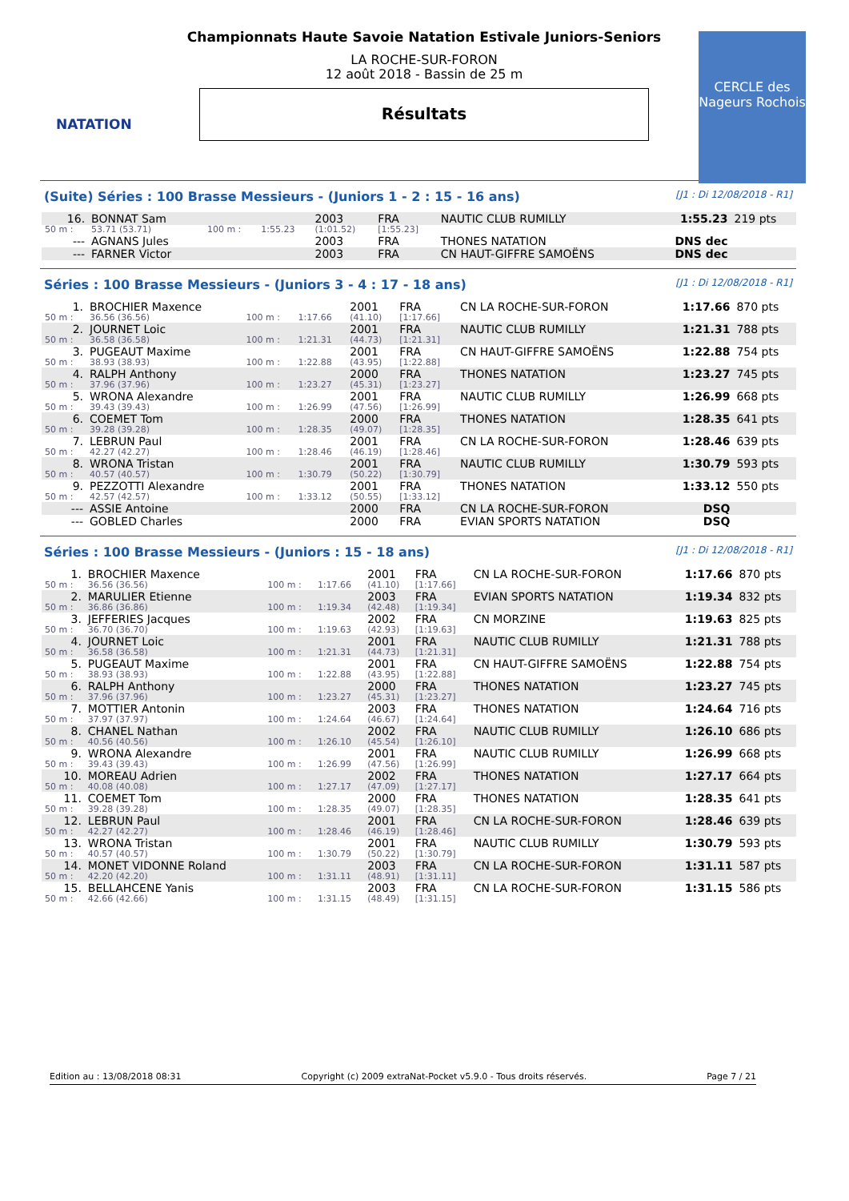NATATION
Championnats Haute Savoie Natation Estivale Juniors-Seniors
LA ROCHE-SUR-FORON
12 août 2018 - Bassin de 25 m
Résultats
CERCLE des Nageurs Rochois
(Suite) Séries : 100 Brasse Messieurs - (Juniors 1 - 2 : 15 - 16 ans) [J1 : Di 12/08/2018 - R1]
| 16. | BONNAT Sam | | | 2003 | FRA | NAUTIC CLUB RUMILLY | 1:55.23 | 219 pts |
| 50 m : | 53.71 (53.71) | 100 m : | 1:55.23 | (1:01.52) | [1:55.23] | | | |
| --- | AGNANS Jules | | | 2003 | FRA | THONES NATATION | DNS dec | |
| --- | FARNER Victor | | | 2003 | FRA | CN HAUT-GIFFRE SAMOËNS | DNS dec | |
Séries : 100 Brasse Messieurs - (Juniors 3 - 4 : 17 - 18 ans) [J1 : Di 12/08/2018 - R1]
| 1. | BROCHIER Maxence | | | 2001 | FRA | CN LA ROCHE-SUR-FORON | 1:17.66 | 870 pts |
| 50 m : | 36.56 (36.56) | 100 m : | 1:17.66 | (41.10) | [1:17.66] | | | |
| 2. | JOURNET Loic | | | 2001 | FRA | NAUTIC CLUB RUMILLY | 1:21.31 | 788 pts |
| 50 m : | 36.58 (36.58) | 100 m : | 1:21.31 | (44.73) | [1:21.31] | | | |
| 3. | PUGEAUT Maxime | | | 2001 | FRA | CN HAUT-GIFFRE SAMOËNS | 1:22.88 | 754 pts |
| 50 m : | 38.93 (38.93) | 100 m : | 1:22.88 | (43.95) | [1:22.88] | | | |
| 4. | RALPH Anthony | | | 2000 | FRA | THONES NATATION | 1:23.27 | 745 pts |
| 50 m : | 37.96 (37.96) | 100 m : | 1:23.27 | (45.31) | [1:23.27] | | | |
| 5. | WRONA Alexandre | | | 2001 | FRA | NAUTIC CLUB RUMILLY | 1:26.99 | 668 pts |
| 50 m : | 39.43 (39.43) | 100 m : | 1:26.99 | (47.56) | [1:26.99] | | | |
| 6. | COEMET Tom | | | 2000 | FRA | THONES NATATION | 1:28.35 | 641 pts |
| 50 m : | 39.28 (39.28) | 100 m : | 1:28.35 | (49.07) | [1:28.35] | | | |
| 7. | LEBRUN Paul | | | 2001 | FRA | CN LA ROCHE-SUR-FORON | 1:28.46 | 639 pts |
| 50 m : | 42.27 (42.27) | 100 m : | 1:28.46 | (46.19) | [1:28.46] | | | |
| 8. | WRONA Tristan | | | 2001 | FRA | NAUTIC CLUB RUMILLY | 1:30.79 | 593 pts |
| 50 m : | 40.57 (40.57) | 100 m : | 1:30.79 | (50.22) | [1:30.79] | | | |
| 9. | PEZZOTTI Alexandre | | | 2001 | FRA | THONES NATATION | 1:33.12 | 550 pts |
| 50 m : | 42.57 (42.57) | 100 m : | 1:33.12 | (50.55) | [1:33.12] | | | |
| --- | ASSIE Antoine | | | 2000 | FRA | CN LA ROCHE-SUR-FORON | DSQ | |
| --- | GOBLED Charles | | | 2000 | FRA | EVIAN SPORTS NATATION | DSQ | |
Séries : 100 Brasse Messieurs - (Juniors : 15 - 18 ans) [J1 : Di 12/08/2018 - R1]
| 1. | BROCHIER Maxence | | | 2001 | FRA | CN LA ROCHE-SUR-FORON | 1:17.66 | 870 pts |
| 50 m : | 36.56 (36.56) | 100 m : | 1:17.66 | (41.10) | [1:17.66] | | | |
| 2. | MARULIER Etienne | | | 2003 | FRA | EVIAN SPORTS NATATION | 1:19.34 | 832 pts |
| 50 m : | 36.86 (36.86) | 100 m : | 1:19.34 | (42.48) | [1:19.34] | | | |
| 3. | JEFFERIES Jacques | | | 2002 | FRA | CN MORZINE | 1:19.63 | 825 pts |
| 50 m : | 36.70 (36.70) | 100 m : | 1:19.63 | (42.93) | [1:19.63] | | | |
| 4. | JOURNET Loic | | | 2001 | FRA | NAUTIC CLUB RUMILLY | 1:21.31 | 788 pts |
| 50 m : | 36.58 (36.58) | 100 m : | 1:21.31 | (44.73) | [1:21.31] | | | |
| 5. | PUGEAUT Maxime | | | 2001 | FRA | CN HAUT-GIFFRE SAMOËNS | 1:22.88 | 754 pts |
| 50 m : | 38.93 (38.93) | 100 m : | 1:22.88 | (43.95) | [1:22.88] | | | |
| 6. | RALPH Anthony | | | 2000 | FRA | THONES NATATION | 1:23.27 | 745 pts |
| 50 m : | 37.96 (37.96) | 100 m : | 1:23.27 | (45.31) | [1:23.27] | | | |
| 7. | MOTTIER Antonin | | | 2003 | FRA | THONES NATATION | 1:24.64 | 716 pts |
| 50 m : | 37.97 (37.97) | 100 m : | 1:24.64 | (46.67) | [1:24.64] | | | |
| 8. | CHANEL Nathan | | | 2002 | FRA | NAUTIC CLUB RUMILLY | 1:26.10 | 686 pts |
| 50 m : | 40.56 (40.56) | 100 m : | 1:26.10 | (45.54) | [1:26.10] | | | |
| 9. | WRONA Alexandre | | | 2001 | FRA | NAUTIC CLUB RUMILLY | 1:26.99 | 668 pts |
| 50 m : | 39.43 (39.43) | 100 m : | 1:26.99 | (47.56) | [1:26.99] | | | |
| 10. | MOREAU Adrien | | | 2002 | FRA | THONES NATATION | 1:27.17 | 664 pts |
| 50 m : | 40.08 (40.08) | 100 m : | 1:27.17 | (47.09) | [1:27.17] | | | |
| 11. | COEMET Tom | | | 2000 | FRA | THONES NATATION | 1:28.35 | 641 pts |
| 50 m : | 39.28 (39.28) | 100 m : | 1:28.35 | (49.07) | [1:28.35] | | | |
| 12. | LEBRUN Paul | | | 2001 | FRA | CN LA ROCHE-SUR-FORON | 1:28.46 | 639 pts |
| 50 m : | 42.27 (42.27) | 100 m : | 1:28.46 | (46.19) | [1:28.46] | | | |
| 13. | WRONA Tristan | | | 2001 | FRA | NAUTIC CLUB RUMILLY | 1:30.79 | 593 pts |
| 50 m : | 40.57 (40.57) | 100 m : | 1:30.79 | (50.22) | [1:30.79] | | | |
| 14. | MONET VIDONNE Roland | | | 2003 | FRA | CN LA ROCHE-SUR-FORON | 1:31.11 | 587 pts |
| 50 m : | 42.20 (42.20) | 100 m : | 1:31.11 | (48.91) | [1:31.11] | | | |
| 15. | BELLAHCENE Yanis | | | 2003 | FRA | CN LA ROCHE-SUR-FORON | 1:31.15 | 586 pts |
| 50 m : | 42.66 (42.66) | 100 m : | 1:31.15 | (48.49) | [1:31.15] | | | |
Edition au : 13/08/2018 08:31 Copyright (c) 2009 extraNat-Pocket v5.9.0 - Tous droits réservés. Page 7 / 21